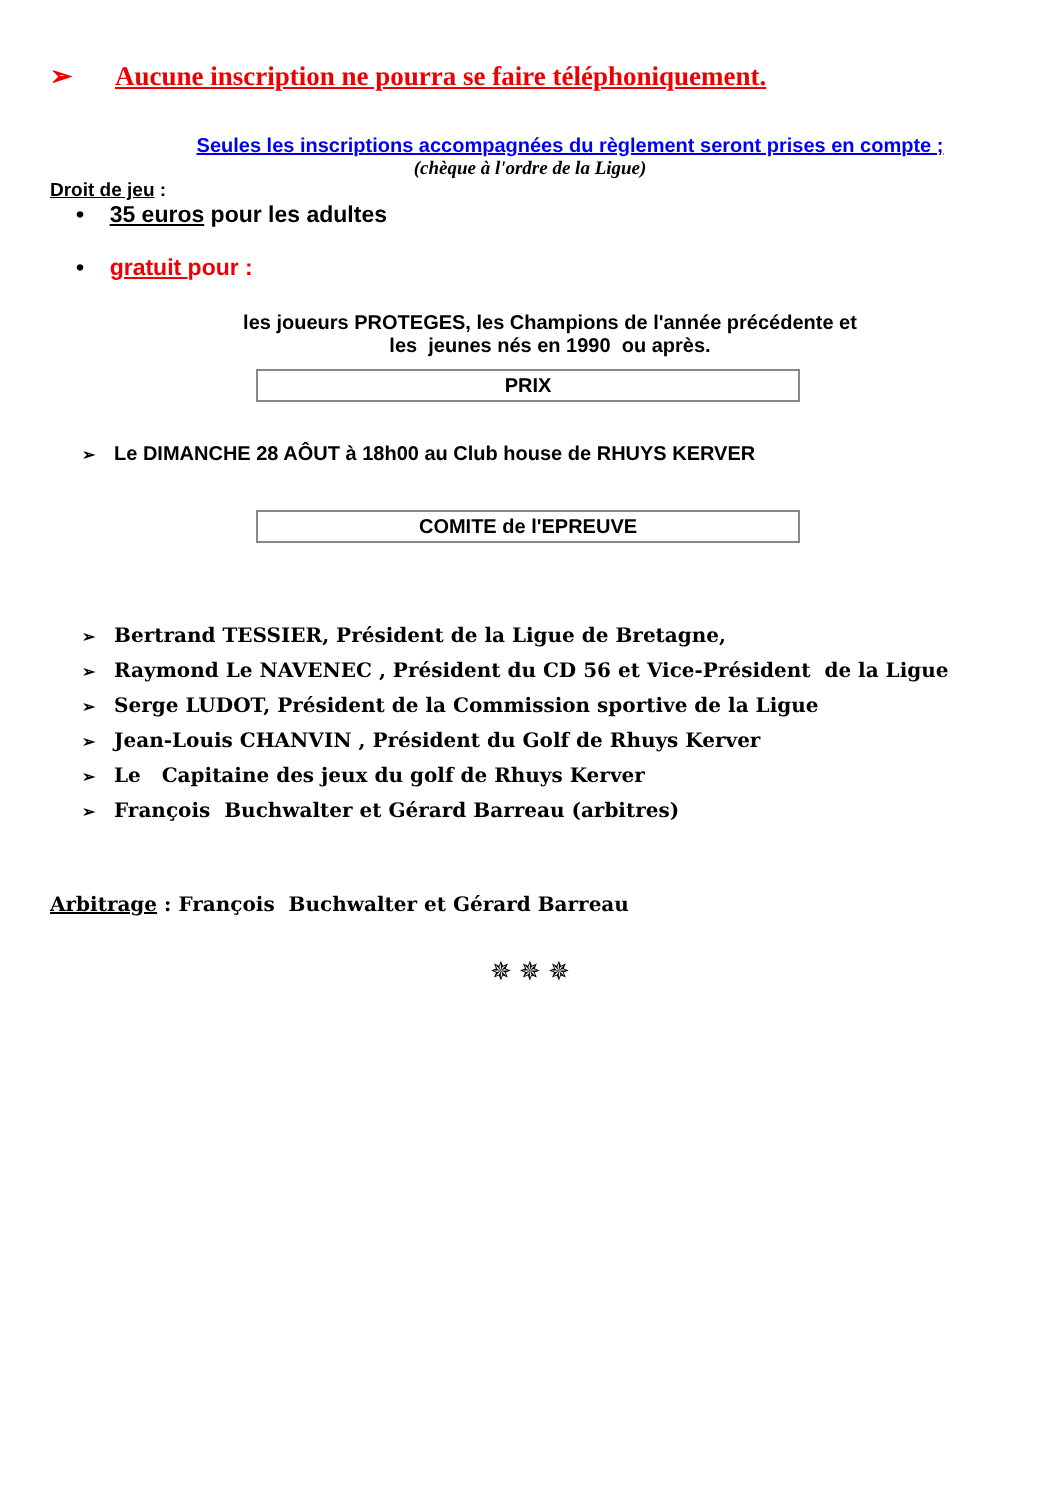➢ Aucune inscription ne pourra se faire téléphoniquement.
Seules les inscriptions accompagnées du règlement seront prises en compte ;
(chèque à l'ordre de la Ligue)
Droit de jeu :
• 35 euros pour les adultes
• gratuit pour :
les joueurs PROTEGES, les Champions de l'année précédente et
les jeunes nés en 1990 ou après.
PRIX
➢ Le DIMANCHE 28 AÔUT à 18h00 au Club house de RHUYS KERVER
COMITE de l'EPREUVE
➢ Bertrand TESSIER, Président de la Ligue de Bretagne,
➢ Raymond Le NAVENEC , Président du CD 56 et Vice-Président de la Ligue
➢ Serge LUDOT, Président de la Commission sportive de la Ligue
➢ Jean-Louis CHANVIN , Président du Golf de Rhuys Kerver
➢ Le Capitaine des jeux du golf de Rhuys Kerver
➢ François Buchwalter et Gérard Barreau (arbitres)
Arbitrage : François Buchwalter et Gérard Barreau
✵ ✵ ✵